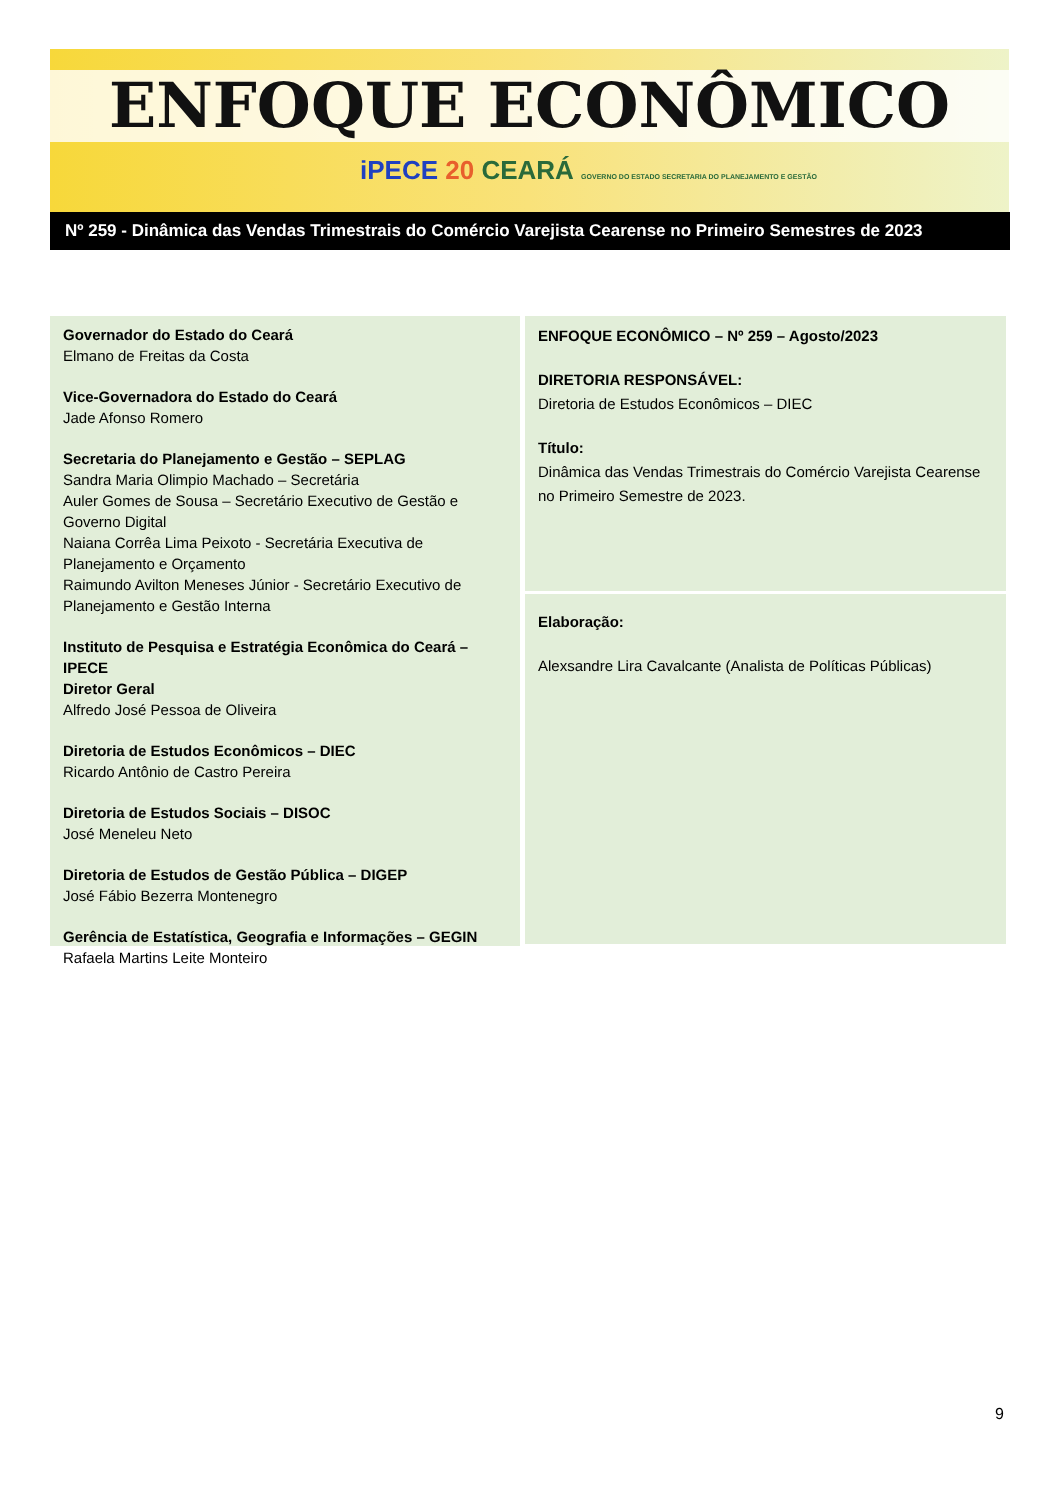ENFOQUE ECONÔMICO
iPECE 20 CEARÁ GOVERNO DO ESTADO SECRETARIA DO PLANEJAMENTO E GESTÃO
Nº 259 - Dinâmica das Vendas Trimestrais do Comércio Varejista Cearense no Primeiro Semestres de 2023
Governador do Estado do Ceará
Elmano de Freitas da Costa
Vice-Governadora do Estado do Ceará
Jade Afonso Romero
Secretaria do Planejamento e Gestão – SEPLAG
Sandra Maria Olimpio Machado – Secretária
Auler Gomes de Sousa – Secretário Executivo de Gestão e Governo Digital
Naiana Corrêa Lima Peixoto - Secretária Executiva de Planejamento e Orçamento
Raimundo Avilton Meneses Júnior - Secretário Executivo de Planejamento e Gestão Interna
Instituto de Pesquisa e Estratégia Econômica do Ceará – IPECE
Diretor Geral
Alfredo José Pessoa de Oliveira
Diretoria de Estudos Econômicos – DIEC
Ricardo Antônio de Castro Pereira
Diretoria de Estudos Sociais – DISOC
José Meneleu Neto
Diretoria de Estudos de Gestão Pública – DIGEP
José Fábio Bezerra Montenegro
Gerência de Estatística, Geografia e Informações – GEGIN
Rafaela Martins Leite Monteiro
ENFOQUE ECONÔMICO – Nº 259 – Agosto/2023
DIRETORIA RESPONSÁVEL:
Diretoria de Estudos Econômicos – DIEC
Título:
Dinâmica das Vendas Trimestrais do Comércio Varejista Cearense no Primeiro Semestre de 2023.
Elaboração:
Alexsandre Lira Cavalcante (Analista de Políticas Públicas)
9